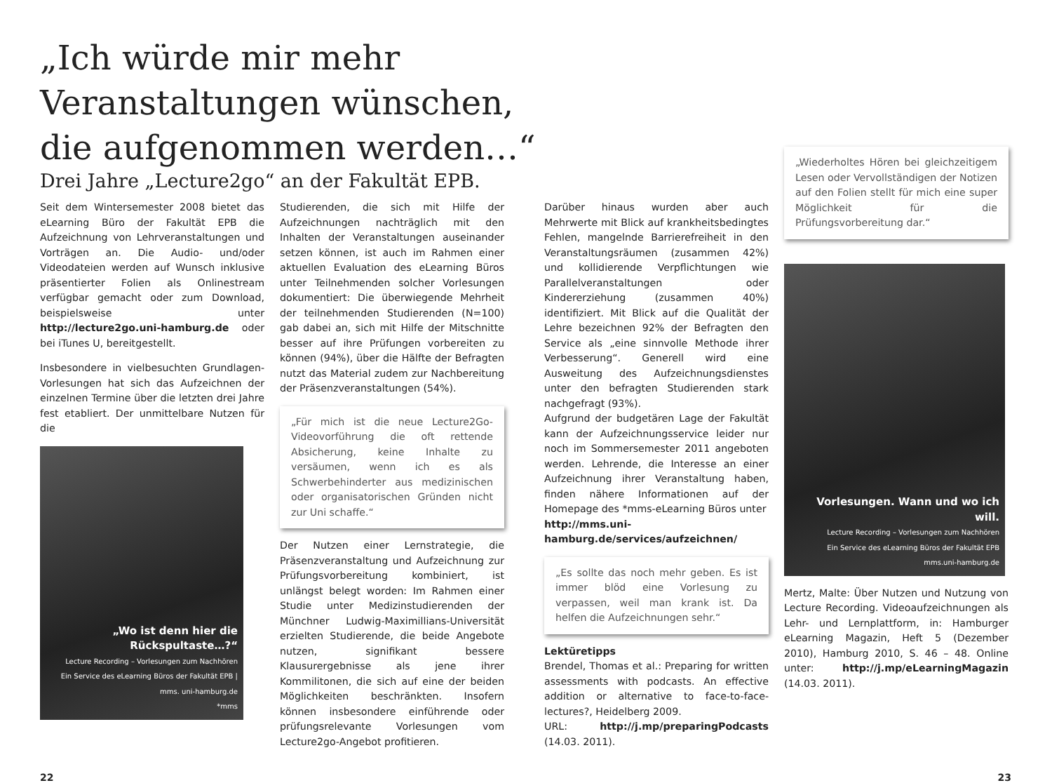„Ich würde mir mehr
Veranstaltungen wünschen,
die aufgenommen werden…“
Drei Jahre „Lecture2go“ an der Fakultät EPB.
Seit dem Wintersemester 2008 bietet das eLearning Büro der Fakultät EPB die Aufzeichnung von Lehrveranstaltungen und Vorträgen an. Die Audio- und/oder Videodateien werden auf Wunsch inklusive präsentierter Folien als Onlinestream verfügbar gemacht oder zum Download, beispielsweise unter http://lecture2go.uni-hamburg.de oder bei iTunes U, bereitgestellt.
Insbesondere in vielbesuchten Grundlagen-Vorlesungen hat sich das Aufzeichnen der einzelnen Termine über die letzten drei Jahre fest etabliert. Der unmittelbare Nutzen für die
„Wo ist denn hier die Rückspultaste…?“Lecture Recording – Vorlesungen zum Nachhören
Ein Service des eLearning Büros der Fakultät EPB | mms. uni-hamburg.de
*mms
Studierenden, die sich mit Hilfe der Aufzeichnungen nachträglich mit den Inhalten der Veranstaltungen auseinander setzen können, ist auch im Rahmen einer aktuellen Evaluation des eLearning Büros unter Teilnehmenden solcher Vorlesungen dokumentiert: Die überwiegende Mehrheit der teilnehmenden Studierenden (N=100) gab dabei an, sich mit Hilfe der Mitschnitte besser auf ihre Prüfungen vorbereiten zu können (94%), über die Hälfte der Befragten nutzt das Material zudem zur Nachbereitung der Präsenzveranstaltungen (54%).
„Für mich ist die neue Lecture2Go-Videovorführung die oft rettende Absicherung, keine Inhalte zu versäumen, wenn ich es als Schwerbehinderter aus medizinischen oder organisatorischen Gründen nicht zur Uni schaffe.“
Der Nutzen einer Lernstrategie, die Präsenzveranstaltung und Aufzeichnung zur Prüfungsvorbereitung kombiniert, ist unlängst belegt worden: Im Rahmen einer Studie unter Medizinstudierenden der Münchner Ludwig-Maximillians-Universität erzielten Studierende, die beide Angebote nutzen, signifikant bessere Klausurergebnisse als jene ihrer Kommilitonen, die sich auf eine der beiden Möglichkeiten beschränkten. Insofern können insbesondere einführende oder prüfungsrelevante Vorlesungen vom Lecture2go-Angebot profitieren.
Darüber hinaus wurden aber auch Mehrwerte mit Blick auf krankheitsbedingtes Fehlen, mangelnde Barrierefreiheit in den Veranstaltungsräumen (zusammen 42%) und kollidierende Verpflichtungen wie Parallelveranstaltungen oder Kindererziehung (zusammen 40%) identifiziert. Mit Blick auf die Qualität der Lehre bezeichnen 92% der Befragten den Service als „eine sinnvolle Methode ihrer Verbesserung“. Generell wird eine Ausweitung des Aufzeichnungsdienstes unter den befragten Studierenden stark nachgefragt (93%).
Aufgrund der budgetären Lage der Fakultät kann der Aufzeichnungsservice leider nur noch im Sommersemester 2011 angeboten werden. Lehrende, die Interesse an einer Aufzeichnung ihrer Veranstaltung haben, finden nähere Informationen auf der Homepage des *mms-eLearning Büros unter
http://mms.uni-hamburg.de/services/aufzeichnen/
„Es sollte das noch mehr geben. Es ist immer blöd eine Vorlesung zu verpassen, weil man krank ist. Da helfen die Aufzeichnungen sehr.“
Lektüretipps
Brendel, Thomas et al.: Preparing for written assessments with podcasts. An effective addition or alternative to face-to-face-lectures?, Heidelberg 2009.
URL: http://j.mp/preparingPodcasts (14.03. 2011).
„Wiederholtes Hören bei gleichzeitigem Lesen oder Vervollständigen der Notizen auf den Folien stellt für mich eine super Möglichkeit für die Prüfungsvorbereitung dar.“
Vorlesungen. Wann und wo ich will.
Lecture Recording – Vorlesungen zum Nachhören
Ein Service des eLearning Büros der Fakultät EPB
mms.uni-hamburg.de
Mertz, Malte: Über Nutzen und Nutzung von Lecture Recording. Videoaufzeichnungen als Lehr- und Lernplattform, in: Hamburger eLearning Magazin, Heft 5 (Dezember 2010), Hamburg 2010, S. 46 – 48. Online unter: http://j.mp/eLearningMagazin (14.03. 2011).
22 23